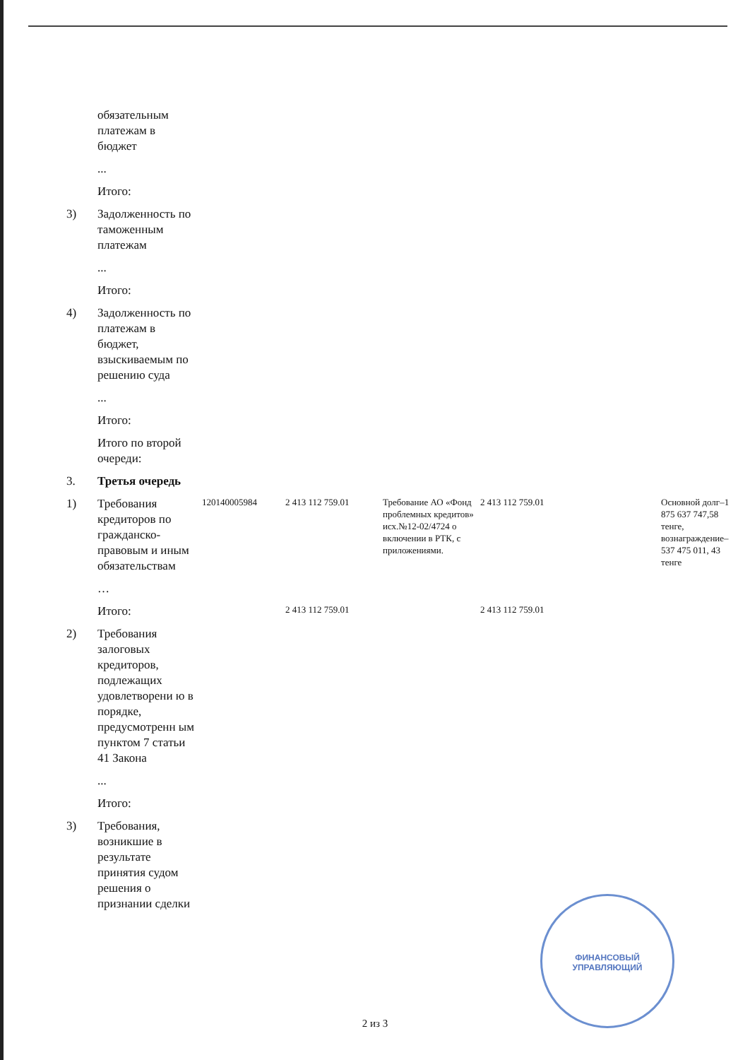| | обязательным платежам в бюджет | | | | | | |
| | ... | | | | | | |
| | Итого: | | | | | | |
| 3) | Задолженность по таможенным платежам | | | | | | |
| | ... | | | | | | |
| | Итого: | | | | | | |
| 4) | Задолженность по платежам в бюджет, взыскиваемым по решению суда | | | | | | |
| | ... | | | | | | |
| | Итого: | | | | | | |
| | Итого по второй очереди: | | | | | | |
| 3. | Третья очередь | | | | | | |
| 1) | Требования кредиторов по гражданско-правовым и иным обязательствам | 120140005984 | 2 413 112 759.01 | Требование АО «Фонд проблемных кредитов» исх.№12-02/4724 о включении в РТК, с приложениями. | 2 413 112 759.01 | | Основной долг–1 875 637 747,58 тенге, вознаграждение–537 475 011, 43 тенге |
| | … | | | | | | |
| | Итого: | | 2 413 112 759.01 | | 2 413 112 759.01 | | |
| 2) | Требования залоговых кредиторов, подлежащих удовлетворени ю в порядке, предусмотренн ым пунктом 7 статьи 41 Закона | | | | | | |
| | ... | | | | | | |
| | Итого: | | | | | | |
| 3) | Требования, возникшие в результате принятия судом решения о признании сделки | | | | | | |
ФИНАНСОВЫЙ УПРАВЛЯЮЩИЙ
2 из 3